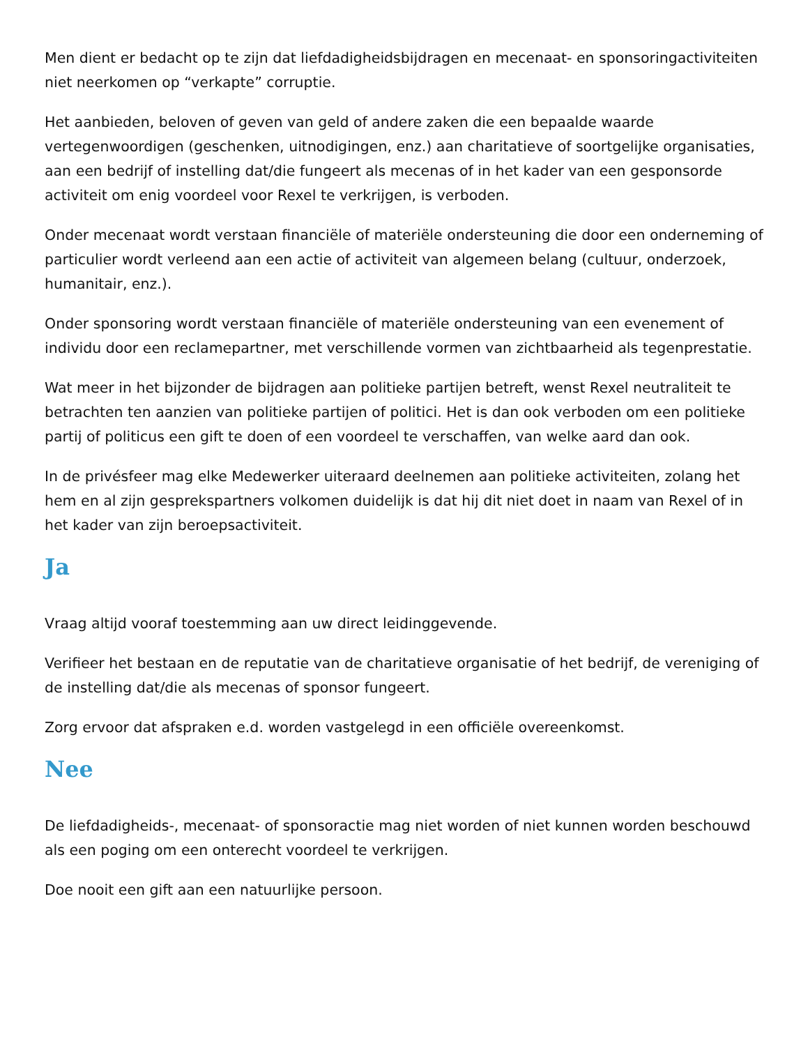Men dient er bedacht op te zijn dat liefdadigheidsbijdragen en mecenaat- en sponsoringactiviteiten niet neerkomen op “verkapte” corruptie.
Het aanbieden, beloven of geven van geld of andere zaken die een bepaalde waarde vertegenwoordigen (geschenken, uitnodigingen, enz.) aan charitatieve of soortgelijke organisaties, aan een bedrijf of instelling dat/die fungeert als mecenas of in het kader van een gesponsorde activiteit om enig voordeel voor Rexel te verkrijgen, is verboden.
Onder mecenaat wordt verstaan financiële of materiële ondersteuning die door een onderneming of particulier wordt verleend aan een actie of activiteit van algemeen belang (cultuur, onderzoek, humanitair, enz.).
Onder sponsoring wordt verstaan financiële of materiële ondersteuning van een evenement of individu door een reclamepartner, met verschillende vormen van zichtbaarheid als tegenprestatie.
Wat meer in het bijzonder de bijdragen aan politieke partijen betreft, wenst Rexel neutraliteit te betrachten ten aanzien van politieke partijen of politici. Het is dan ook verboden om een politieke partij of politicus een gift te doen of een voordeel te verschaffen, van welke aard dan ook.
In de privésfeer mag elke Medewerker uiteraard deelnemen aan politieke activiteiten, zolang het hem en al zijn gesprekspartners volkomen duidelijk is dat hij dit niet doet in naam van Rexel of in het kader van zijn beroepsactiviteit.
Ja
Vraag altijd vooraf toestemming aan uw direct leidinggevende.
Verifieer het bestaan en de reputatie van de charitatieve organisatie of het bedrijf, de vereniging of de instelling dat/die als mecenas of sponsor fungeert.
Zorg ervoor dat afspraken e.d. worden vastgelegd in een officiële overeenkomst.
Nee
De liefdadigheids-, mecenaat- of sponsoractie mag niet worden of niet kunnen worden beschouwd als een poging om een onterecht voordeel te verkrijgen.
Doe nooit een gift aan een natuurlijke persoon.